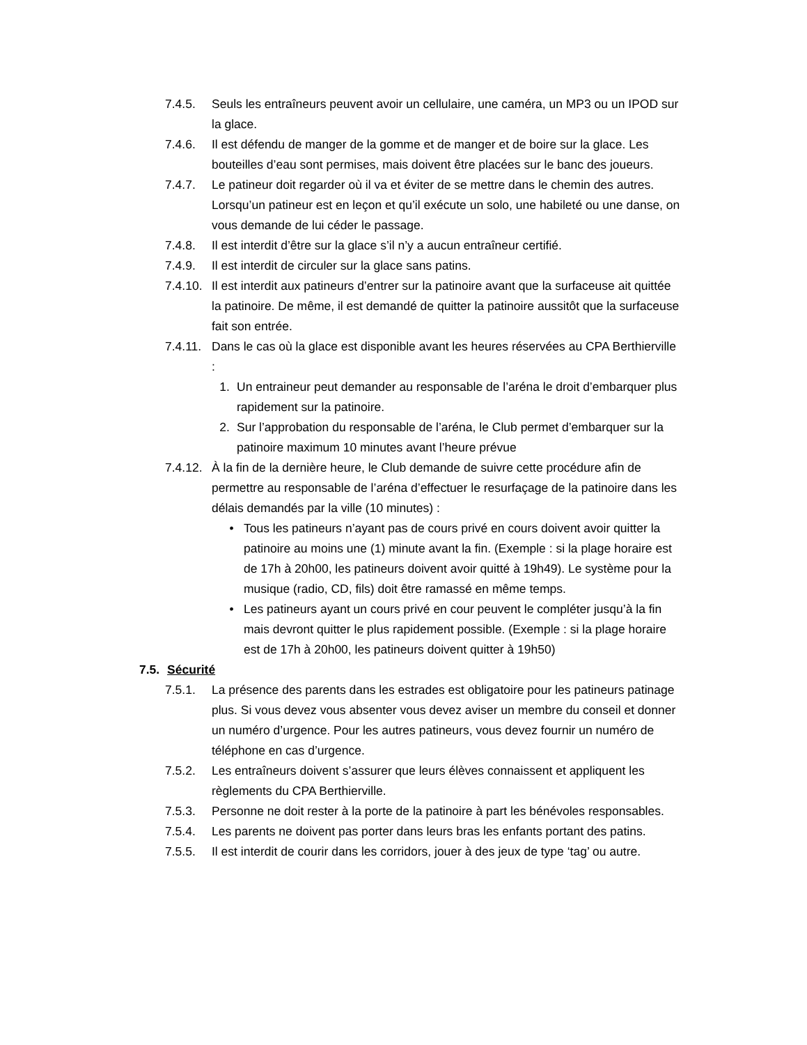7.4.5. Seuls les entraîneurs peuvent avoir un cellulaire, une caméra, un MP3 ou un IPOD sur la glace.
7.4.6. Il est défendu de manger de la gomme et de manger et de boire sur la glace. Les bouteilles d’eau sont permises, mais doivent être placées sur le banc des joueurs.
7.4.7. Le patineur doit regarder où il va et éviter de se mettre dans le chemin des autres. Lorsqu’un patineur est en leçon et qu’il exécute un solo, une habileté ou une danse, on vous demande de lui céder le passage.
7.4.8. Il est interdit d’être sur la glace s’il n’y a aucun entraîneur certifié.
7.4.9. Il est interdit de circuler sur la glace sans patins.
7.4.10.
Il est interdit aux patineurs d’entrer sur la patinoire avant que la surfaceuse ait quittée la patinoire. De même, il est demandé de quitter la patinoire aussitôt que la surfaceuse fait son entrée.
7.4.11.
Dans le cas où la glace est disponible avant les heures réservées au CPA Berthierville :
1. Un entraineur peut demander au responsable de l’aréna le droit d’embarquer plus rapidement sur la patinoire.
2. Sur l’approbation du responsable de l’aréna, le Club permet d’embarquer sur la patinoire maximum 10 minutes avant l’heure prévue
7.4.12.
À la fin de la dernière heure, le Club demande de suivre cette procédure afin de permettre au responsable de l’aréna d’effectuer le resurfaçage de la patinoire dans les délais demandés par la ville (10 minutes) :
• Tous les patineurs n’ayant pas de cours privé en cours doivent avoir quitter la patinoire au moins une (1) minute avant la fin. (Exemple : si la plage horaire est de 17h à 20h00, les patineurs doivent avoir quitté à 19h49). Le système pour la musique (radio, CD, fils) doit être ramassé en même temps.
• Les patineurs ayant un cours privé en cour peuvent le compléter jusqu’à la fin mais devront quitter le plus rapidement possible. (Exemple : si la plage horaire est de 17h à 20h00, les patineurs doivent quitter à 19h50)
7.5. Sécurité
7.5.1. La présence des parents dans les estrades est obligatoire pour les patineurs patinage plus. Si vous devez vous absenter vous devez aviser un membre du conseil et donner un numéro d’urgence. Pour les autres patineurs, vous devez fournir un numéro de téléphone en cas d’urgence.
7.5.2. Les entraîneurs doivent s’assurer que leurs élèves connaissent et appliquent les règlements du CPA Berthierville.
7.5.3. Personne ne doit rester à la porte de la patinoire à part les bénévoles responsables.
7.5.4. Les parents ne doivent pas porter dans leurs bras les enfants portant des patins.
7.5.5. Il est interdit de courir dans les corridors, jouer à des jeux de type ‘tag’ ou autre.